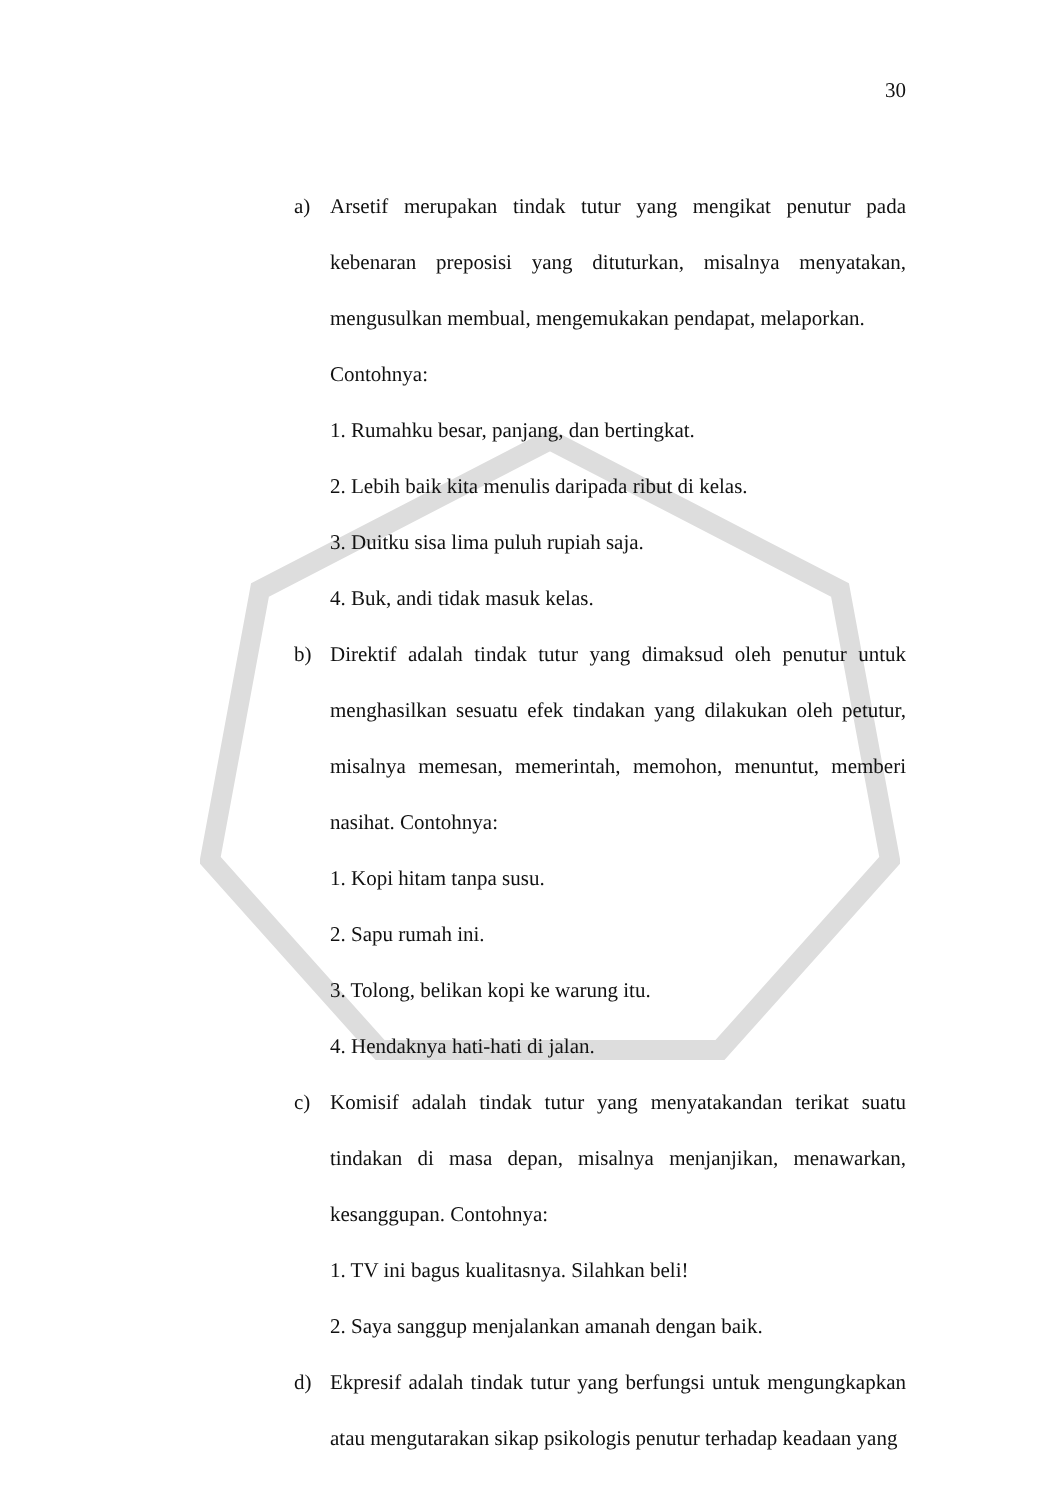30
a) Arsetif merupakan tindak tutur yang mengikat penutur pada kebenaran preposisi yang dituturkan, misalnya menyatakan, mengusulkan membual, mengemukakan pendapat, melaporkan.
Contohnya:
1. Rumahku besar, panjang, dan bertingkat.
2. Lebih baik kita menulis daripada ribut di kelas.
3. Duitku sisa lima puluh rupiah saja.
4. Buk, andi tidak masuk kelas.
b) Direktif adalah tindak tutur yang dimaksud oleh penutur untuk menghasilkan sesuatu efek tindakan yang dilakukan oleh petutur, misalnya memesan, memerintah, memohon, menuntut, memberi nasihat. Contohnya:
1. Kopi hitam tanpa susu.
2. Sapu rumah ini.
3. Tolong, belikan kopi ke warung itu.
4. Hendaknya hati-hati di jalan.
c) Komisif adalah tindak tutur yang menyatakandan terikat suatu tindakan di masa depan, misalnya menjanjikan, menawarkan, kesanggupan. Contohnya:
1. TV ini bagus kualitasnya. Silahkan beli!
2. Saya sanggup menjalankan amanah dengan baik.
d) Ekpresif adalah tindak tutur yang berfungsi untuk mengungkapkan atau mengutarakan sikap psikologis penutur terhadap keadaan yang